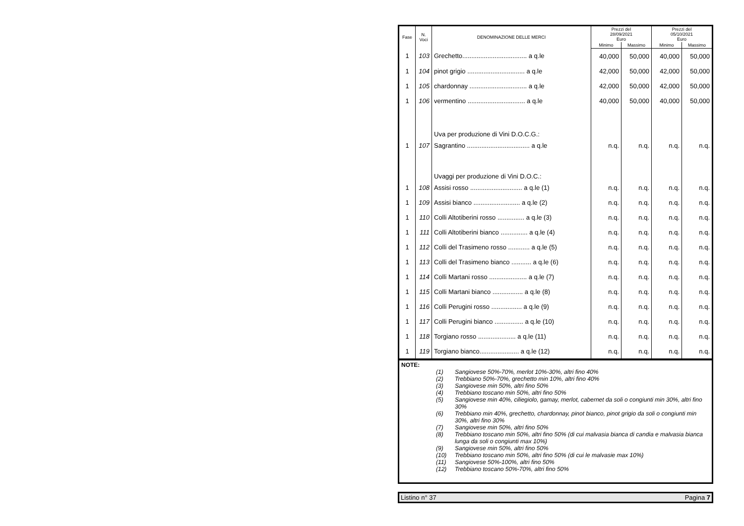| Fase | N. Voci | DENOMINAZIONE DELLE MERCI | Prezzi del 28/09/2021 Euro | | Prezzi del 05/10/2021 Euro | |
| --- | --- | --- | --- | --- | --- | --- |
| | | | Minimo | Massimo | Minimo | Massimo |
| 1 | 103 | Grechetto.................................... a q.le | 40,000 | 50,000 | 40,000 | 50,000 |
| 1 | 104 | pinot grigio ................................ a q.le | 42,000 | 50,000 | 42,000 | 50,000 |
| 1 | 105 | chardonnay ................................ a q.le | 42,000 | 50,000 | 42,000 | 50,000 |
| 1 | 106 | vermentino ................................ a q.le | 40,000 | 50,000 | 40,000 | 50,000 |
| | | Uva per produzione di Vini D.O.C.G.: | | | | |
| 1 | 107 | Sagrantino ................................... a q.le | n.q. | n.q. | n.q. | n.q. |
| | | Uvaggi per produzione di Vini D.O.C.: | | | | |
| 1 | 108 | Assisi rosso ............................. a q.le (1) | n.q. | n.q. | n.q. | n.q. |
| 1 | 109 | Assisi bianco .......................... a q.le (2) | n.q. | n.q. | n.q. | n.q. |
| 1 | 110 | Colli Altotiberini rosso ............... a q.le (3) | n.q. | n.q. | n.q. | n.q. |
| 1 | 111 | Colli Altotiberini bianco ............... a q.le (4) | n.q. | n.q. | n.q. | n.q. |
| 1 | 112 | Colli del Trasimeno rosso ............ a q.le (5) | n.q. | n.q. | n.q. | n.q. |
| 1 | 113 | Colli del Trasimeno bianco ........... a q.le (6) | n.q. | n.q. | n.q. | n.q. |
| 1 | 114 | Colli Martani rosso ..................... a q.le (7) | n.q. | n.q. | n.q. | n.q. |
| 1 | 115 | Colli Martani bianco ................. a q.le (8) | n.q. | n.q. | n.q. | n.q. |
| 1 | 116 | Colli Perugini rosso ................. a q.le (9) | n.q. | n.q. | n.q. | n.q. |
| 1 | 117 | Colli Perugini bianco ................ a q.le (10) | n.q. | n.q. | n.q. | n.q. |
| 1 | 118 | Torgiano rosso ..................... a q.le (11) | n.q. | n.q. | n.q. | n.q. |
| 1 | 119 | Torgiano bianco...................... a q.le (12) | n.q. | n.q. | n.q. | n.q. |
NOTE:
(1) Sangiovese 50%-70%, merlot 10%-30%, altri fino 40%
(2) Trebbiano 50%-70%, grechetto min 10%, altri fino 40%
(3) Sangiovese min 50%, altri fino 50%
(4) Trebbiano toscano min 50%, altri fino 50%
(5) Sangiovese min 40%, ciliegiolo, gamay, merlot, cabernet da soli o congiunti min 30%, altri fino 30%
(6) Trebbiano min 40%, grechetto, chardonnay, pinot bianco, pinot grigio da soli o congiunti min 30%, altri fino 30%
(7) Sangiovese min 50%, altri fino 50%
(8) Trebbiano toscano min 50%, altri fino 50% (di cui malvasia bianca di candia e malvasia bianca lunga da soli o congiunti max 10%)
(9) Sangiovese min 50%, altri fino 50%
(10) Trebbiano toscano min 50%, altri fino 50% (di cui le malvasie max 10%)
(11) Sangiovese 50%-100%, altri fino 50%
(12) Trebbiano toscano 50%-70%, altri fino 50%
Listino n° 37 Pagina 7